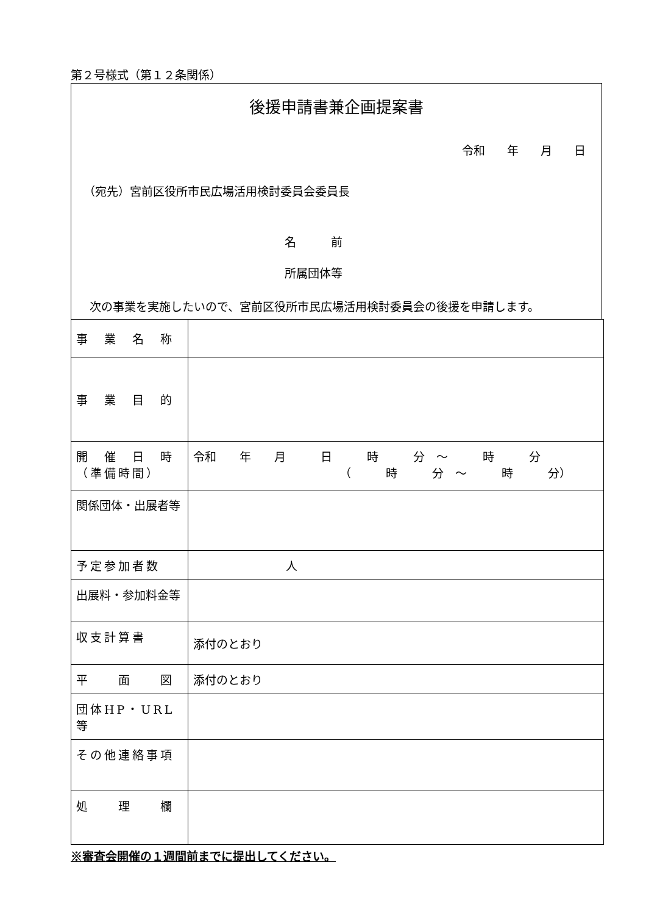第２号様式（第１２条関係）
後援申請書兼企画提案書
令和 年 月 日
（宛先）宮前区役所市民広場活用検討委員会委員長
名　　　前
所属団体等
次の事業を実施したいので、宮前区役所市民広場活用検討委員会の後援を申請します。
| 事 業 名 称 | |
| 事 業 目 的 | |
| 開 催 日 時 （準備時間） | 令和 年 月 日 時 分 ～ 時 分 （ 時 分 ～ 時 分） |
| 関係団体・出展者等 | |
| 予定参加者数 | 人 |
| 出展料・参加料金等 | |
| 収支計算書 | 添付のとおり |
| 平 面 図 | 添付のとおり |
| 団体HP・URL等 | |
| その他連絡事項 | |
| 処 理 欄 | |
※審査会開催の１週間前までに提出してください。